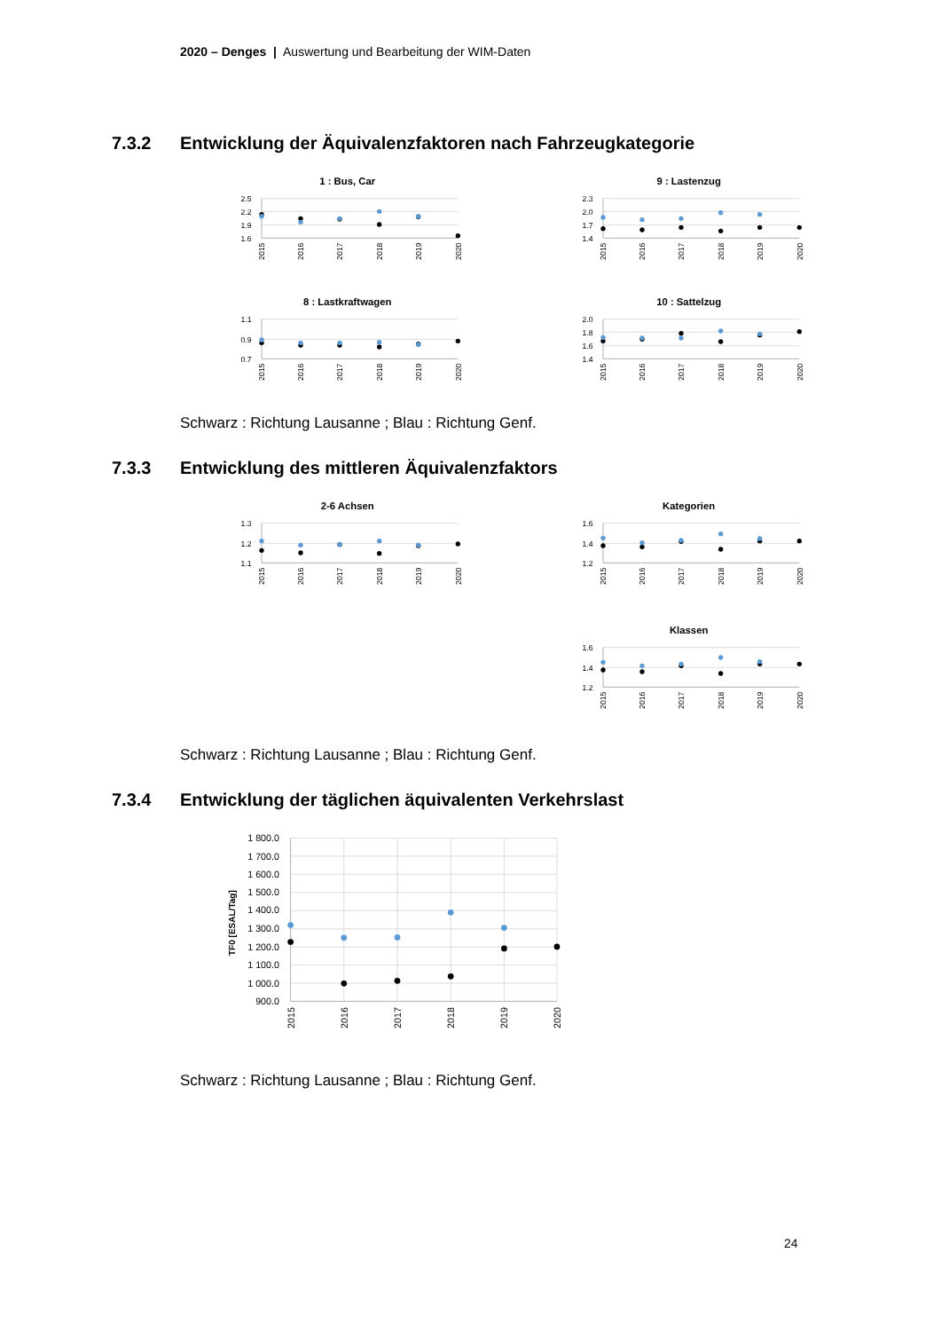2020 – Denges | Auswertung und Bearbeitung der WIM-Daten
7.3.2 Entwicklung der Äquivalenzfaktoren nach Fahrzeugkategorie
1 : Bus, Car
2.5
2.2
1.9
1.6
2015
2016
2017
2018
2019
2020
9 : Lastenzug
2.3
2.0
1.7
1.4
2015
2016
2017
2018
2019
2020
8 : Lastkraftwagen
1.1
0.9
0.7
2015
2016
2017
2018
2019
2020
10 : Sattelzug
2.0
1.8
1.6
1.4
2015
2016
2017
2018
2019
2020
Schwarz : Richtung Lausanne ; Blau : Richtung Genf.
7.3.3 Entwicklung des mittleren Äquivalenzfaktors
2-6 Achsen
1.3
1.2
1.1
2015
2016
2017
2018
2019
2020
Kategorien
1.6
1.4
1.2
2015
2016
2017
2018
2019
2020
Klassen
1.6
1.4
1.2
2015
2016
2017
2018
2019
2020
Schwarz : Richtung Lausanne ; Blau : Richtung Genf.
7.3.4 Entwicklung der täglichen äquivalenten Verkehrslast
TF0 [ESAL/Tag]
1 800.0
1 700.0
1 600.0
1 500.0
1 400.0
1 300.0
1 200.0
1 100.0
1 000.0
900.0
2015
2016
2017
2018
2019
2020
Schwarz : Richtung Lausanne ; Blau : Richtung Genf.
24